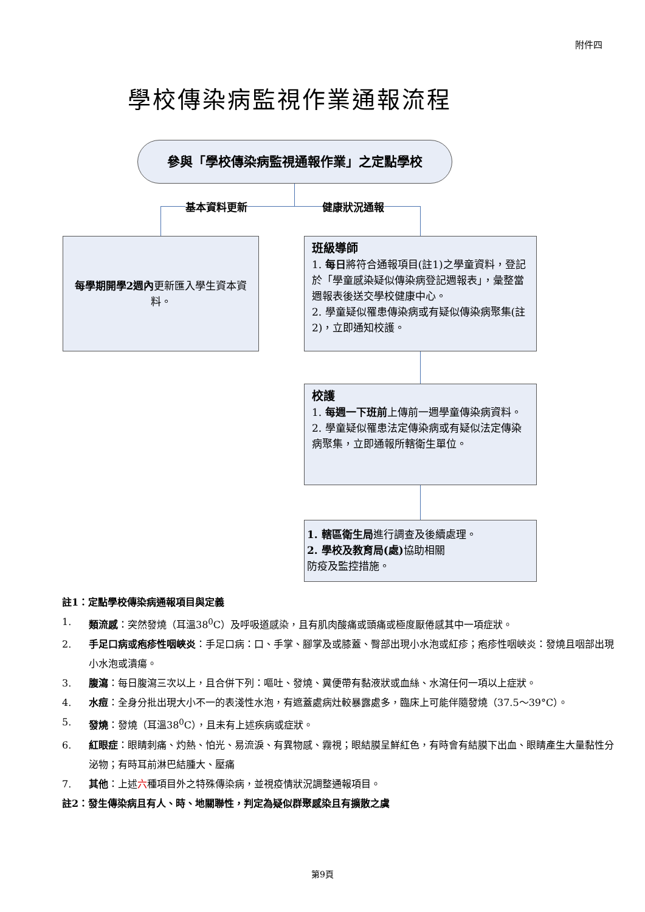附件四
學校傳染病監視作業通報流程
參與「學校傳染病監視通報作業」之定點學校
基本資料更新 健康狀況通報
每學期開學2週內更新匯入學生資本資料。
班級導師
1. 每日將符合通報項目(註1)之學童資料，登記於「學童感染疑似傳染病登記週報表」，彙整當週報表後送交學校健康中心。
2. 學童疑似罹患傳染病或有疑似傳染病聚集(註2)，立即通知校護。
校護
1. 每週一下班前上傳前一週學童傳染病資料。
2. 學童疑似罹患法定傳染病或有疑似法定傳染病聚集，立即通報所轄衛生單位。
1. 轄區衛生局進行調查及後續處理。
2. 學校及教育局(處) 協助相關
防疫及監控措施。
註1：定點學校傳染病通報項目與定義
1. 類流感：突然發燒（耳溫38<sup>0</sup>C）及呼吸道感染，且有肌肉酸痛或頭痛或極度厭倦感其中一項症狀。
2. 手足口病或疱疹性咽峽炎：手足口病：口、手掌、腳掌及或膝蓋、臀部出現小水泡或紅疹；疱疹性咽峽炎：發燒且咽部出現小水泡或潰瘍。
3. 腹瀉：每日腹瀉三次以上，且合併下列：嘔吐、發燒、糞便帶有黏液狀或血絲、水瀉任何一項以上症狀。
4. 水痘：全身分批出現大小不一的表淺性水泡，有遮蓋處病灶較暴露處多，臨床上可能伴隨發燒（37.5～39°C）。
5. 發燒：發燒（耳溫38<sup>0</sup>C），且未有上述疾病或症狀。
6. 紅眼症：眼睛刺痛、灼熱、怕光、易流淚、有異物感、霧視；眼結膜呈鮮紅色，有時會有結膜下出血、眼睛產生大量黏性分泌物；有時耳前淋巴結腫大、壓痛
7. 其他：上述六種項目外之特殊傳染病，並視疫情狀況調整通報項目。
註2：發生傳染病且有人、時、地關聯性，判定為疑似群聚感染且有擴散之虞
第9頁